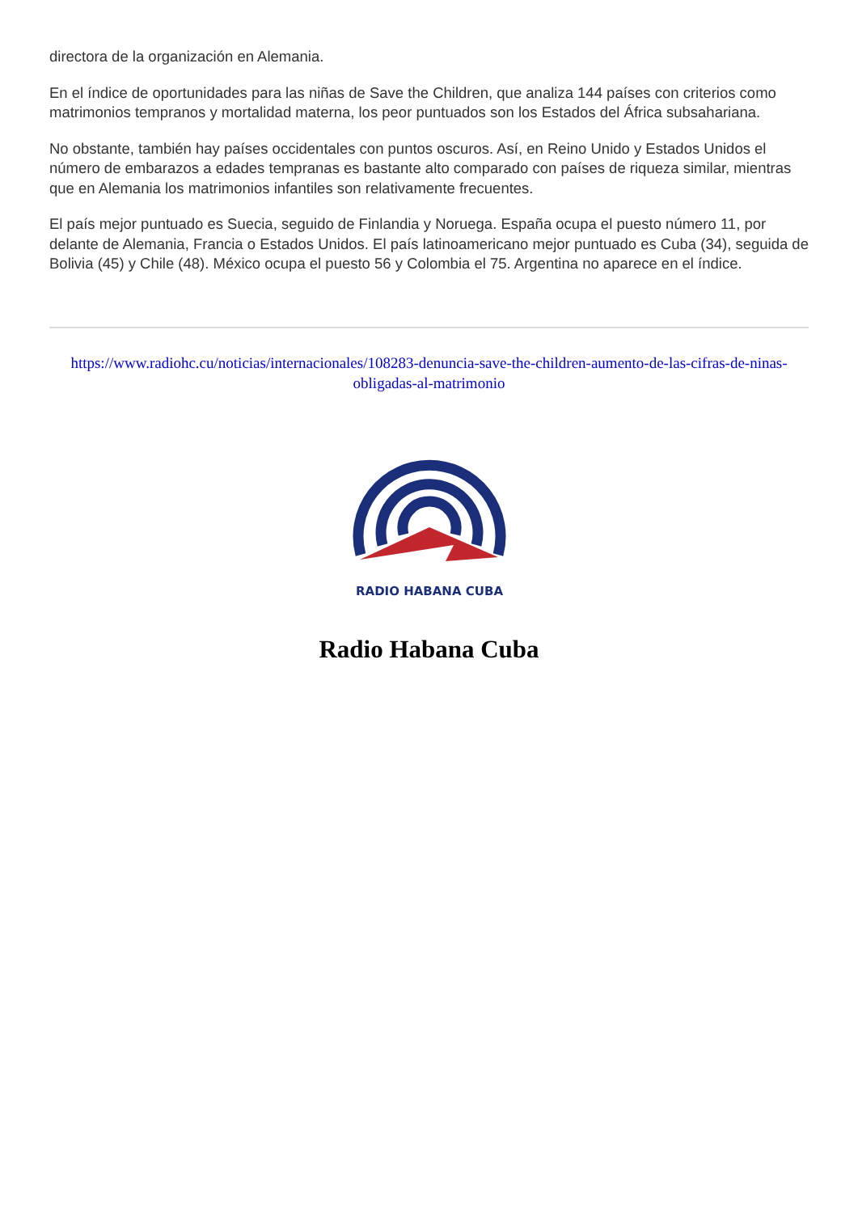directora de la organización en Alemania.
En el índice de oportunidades para las niñas de Save the Children, que analiza 144 países con criterios como matrimonios tempranos y mortalidad materna, los peor puntuados son los Estados del África subsahariana.
No obstante, también hay países occidentales con puntos oscuros. Así, en Reino Unido y Estados Unidos el número de embarazos a edades tempranas es bastante alto comparado con países de riqueza similar, mientras que en Alemania los matrimonios infantiles son relativamente frecuentes.
El país mejor puntuado es Suecia, seguido de Finlandia y Noruega. España ocupa el puesto número 11, por delante de Alemania, Francia o Estados Unidos. El país latinoamericano mejor puntuado es Cuba (34), seguida de Bolivia (45) y Chile (48). México ocupa el puesto 56 y Colombia el 75. Argentina no aparece en el índice.
https://www.radiohc.cu/noticias/internacionales/108283-denuncia-save-the-children-aumento-de-las-cifras-de-ninas-obligadas-al-matrimonio
RADIO HABANA CUBA
Radio Habana Cuba